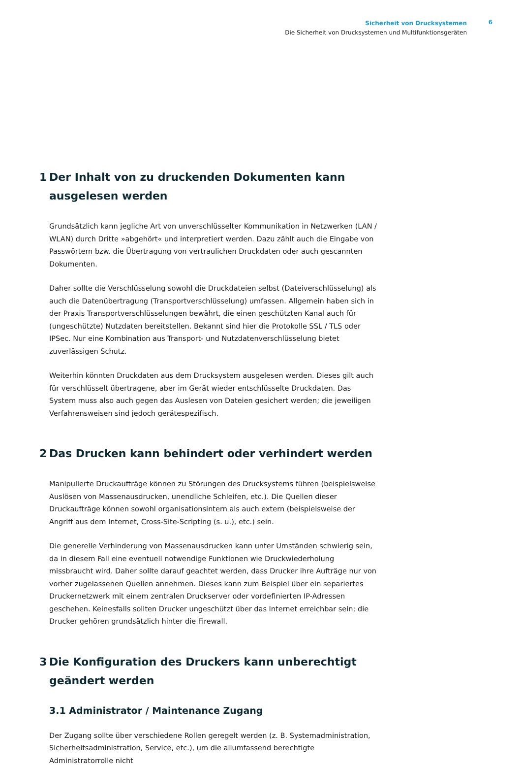Sicherheit von Drucksystemen
Die Sicherheit von Drucksystemen und Multifunktionsgeräten
6
1 Der Inhalt von zu druckenden Dokumenten kann ausgelesen werden
Grundsätzlich kann jegliche Art von unverschlüsselter Kommunikation in Netzwerken (LAN / WLAN) durch Dritte »abgehört« und interpretiert werden. Dazu zählt auch die Eingabe von Passwörtern bzw. die Übertragung von vertraulichen Druckdaten oder auch gescannten Dokumenten.
Daher sollte die Verschlüsselung sowohl die Druckdateien selbst (Dateiverschlüsselung) als auch die Datenübertragung (Transportverschlüsselung) umfassen. Allgemein haben sich in der Praxis Transportverschlüsselungen bewährt, die einen geschützten Kanal auch für (ungeschützte) Nutzdaten bereitstellen. Bekannt sind hier die Protokolle SSL / TLS oder IPSec. Nur eine Kombination aus Transport- und Nutzdatenverschlüsselung bietet zuverlässigen Schutz.
Weiterhin könnten Druckdaten aus dem Drucksystem ausgelesen werden. Dieses gilt auch für verschlüsselt übertragene, aber im Gerät wieder entschlüsselte Druckdaten. Das System muss also auch gegen das Auslesen von Dateien gesichert werden; die jeweiligen Verfahrensweisen sind jedoch gerätespezifisch.
2 Das Drucken kann behindert oder verhindert werden
Manipulierte Druckaufträge können zu Störungen des Drucksystems führen (beispielsweise Auslösen von Massenausdrucken, unendliche Schleifen, etc.). Die Quellen dieser Druckaufträge können sowohl organisationsintern als auch extern (beispielsweise der Angriff aus dem Internet, Cross-Site-Scripting (s. u.), etc.) sein.
Die generelle Verhinderung von Massenausdrucken kann unter Umständen schwierig sein, da in diesem Fall eine eventuell notwendige Funktionen wie Druckwiederholung missbraucht wird. Daher sollte darauf geachtet werden, dass Drucker ihre Aufträge nur von vorher zugelassenen Quellen annehmen. Dieses kann zum Beispiel über ein separiertes Druckernetzwerk mit einem zentralen Druckserver oder vordefinierten IP-Adressen geschehen. Keinesfalls sollten Drucker ungeschützt über das Internet erreichbar sein; die Drucker gehören grundsätzlich hinter die Firewall.
3 Die Konfiguration des Druckers kann unberechtigt geändert werden
3.1 Administrator / Maintenance Zugang
Der Zugang sollte über verschiedene Rollen geregelt werden (z. B. Systemadministration, Sicherheitsadministration, Service, etc.), um die allumfassend berechtigte Administratorrolle nicht